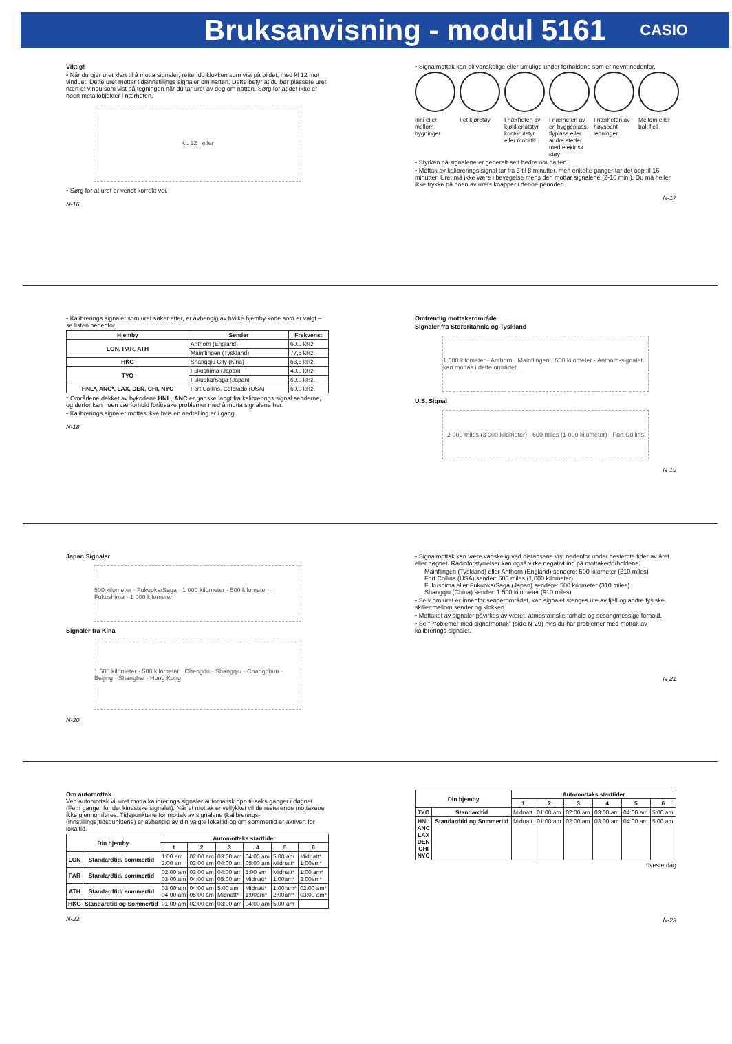Bruksanvisning - modul 5161
CASIO
Viktig!
• Når du gjør uret klart til å motta signaler, retter du klokken som vist på bildet, med kl 12 mot vinduet. Dette uret mottar tidsinnstillings signaler om natten. Dette betyr at du bør plassere uret nært et vindu som vist på tegningen når du tar uret av deg om natten. Sørg for at det ikke er noen metallobjekter i nærheten.
Kl. 12 eller
• Sørg for at uret er vendt korrekt vei.
N-16
• Signalmottak kan bli vanskelige eller umulige under forholdene som er nevnt nedenfor.
Inni eller mellom bygninger I et kjøretøy I nærheten av kjøkkenutstyr, kontorutstyr eller mobiltlf.
I nærheten av en byggeplass, flyplass eller andre steder med elektrisk støy
I nærheten av høyspent ledninger
Mellom eller bak fjell
• Styrken på signalene er generelt sett bedre om natten.
• Mottak av kalibrerings signal tar fra 3 til 8 minutter, men enkelte ganger tar det opp til 16 minutter. Uret må ikke være i bevegelse mens den mottar signalene (2-10 min.). Du må heller ikke trykke på noen av urets knapper i denne perioden.
N-17
• Kalibrerings signalet som uret søker etter, er avhengig av hvilke hjemby kode som er valgt – se listen nedenfor.
| Hjemby | Sender | Frekvens: |
| --- | --- | --- |
| LON, PAR, ATH | Anthorn (England) | 60.0 kHz |
| | Mainflingen (Tyskland) | 77,5 kHz. |
| HKG | Shangqiu City (Kina) | 68,5 kHz. |
| TYO | Fukushima (Japan) | 40,0 kHz. |
| | Fukuoka/Saga (Japan) | 60,0 kHz. |
| HNL*, ANC*, LAX, DEN, CHI, NYC | Fort Collins, Colorado (USA) | 60,0 kHz. |
* Områdene dekket av bykodene HNL, ANC er ganske langt fra kalibrerings signal senderne, og derfor kan noen værforhold forårsake problemer med å motta signalene her.
• Kalibrerings signaler mottas ikke hvis en nedtelling er i gang.
N-18
Omtrentlig mottakerområde
Signaler fra Storbritannia og Tyskland
1 500 kilometer · Anthorn · Mainflingen · 500 kilometer · Anthorn-signalet kan mottas i dette området.
U.S. Signal
2 000 miles (3 000 kilometer) · 600 miles (1 000 kilometer) · Fort Collins
N-19
Japan Signaler
500 kilometer · Fukuoka/Saga · 1 000 kilometer · 500 kilometer · Fukushima · 1 000 kilometer
Signaler fra Kina
1 500 kilometer · 500 kilometer · Chengdu · Shangqiu · Changchun · Beijing · Shanghai · Hong Kong
N-20
• Signalmottak kan være vanskelig ved distansene vist nedenfor under bestemte tider av året eller døgnet. Radioforstyrrelser kan også virke negativt inn på mottakerforholdene.
Mainflingen (Tyskland) eller Anthorn (England) sendere: 500 kilometer (310 miles)
Fort Collins (USA) sender: 600 miles (1,000 kilometer)
Fukushima eller Fukuoka/Saga (Japan) sendere: 500 kilometer (310 miles)
Shangqiu (China) sender: 1 500 kilometer (910 miles)
• Selv om uret er innenfor senderområdet, kan signalet stenges ute av fjell og andre fysiske skiller mellom sender og klokken.
• Mottaket av signaler påvirkes av været, atmosfæriske forhold og sesongmessige forhold.
• Se “Problemer med signalmottak” (side N-29) hvis du har problemer med mottak av kalibrerings signalet.
N-21
Om automottak
Ved automottak vil uret motta kalibrerings signaler automatisk opp til seks ganger i døgnet. (Fem ganger for det kinesiske signalet). Når et mottak er vellykket vil de resterende mottakene ikke gjennomføres. Tidspunktene for mottak av signalene (kalibrerings-(innstillings)tidspunktene) er avhengig av din valgte lokaltid og om sommertid er aktivert for lokaltid.
| Din hjemby | | Automottaks starttider | | | | | |
| --- | --- | --- | --- | --- | --- | --- | --- |
| | | 1 | 2 | 3 | 4 | 5 | 6 |
| LON | Standardtid/ sommertid | 1:00 am 2:00 am | 02:00 am 03:00 am | 03:00 am 04:00 am | 04:00 am 05:00 am | 5:00 am Midnatt* | Midnatt* 1:00am* |
| PAR | Standardtid/ sommertid | 02:00 am 03:00 am | 03:00 am 04:00 am | 04:00 am 05:00 am | 5:00 am Midnatt* | Midnatt* 1:00am* | 1:00 am* 2:00am* |
| ATH | Standardtid/ sommertid | 03:00 am 04:00 am | 04:00 am 05:00 am | 5:00 am Midnatt* | Midnatt* 1:00am* | 1:00 am* 2:00am* | 02:00 am* 03:00 am* |
| HKG | Standardtid og Sommertid | 01:00 am | 02:00 am | 03:00 am | 04:00 am | 5:00 am | |
N-22
| Din hjemby | | Automottaks starttider | | | | | |
| --- | --- | --- | --- | --- | --- | --- | --- |
| | | 1 | 2 | 3 | 4 | 5 | 6 |
| TYO | Standardtid | Midnatt | 01:00 am | 02:00 am | 03:00 am | 04:00 am | 5:00 am |
| HNL ANC LAX DEN CHI NYC | Standardtid og Sommertid | Midnatt | 01:00 am | 02:00 am | 03:00 am | 04:00 am | 5:00 am |
*Neste dag
N-23